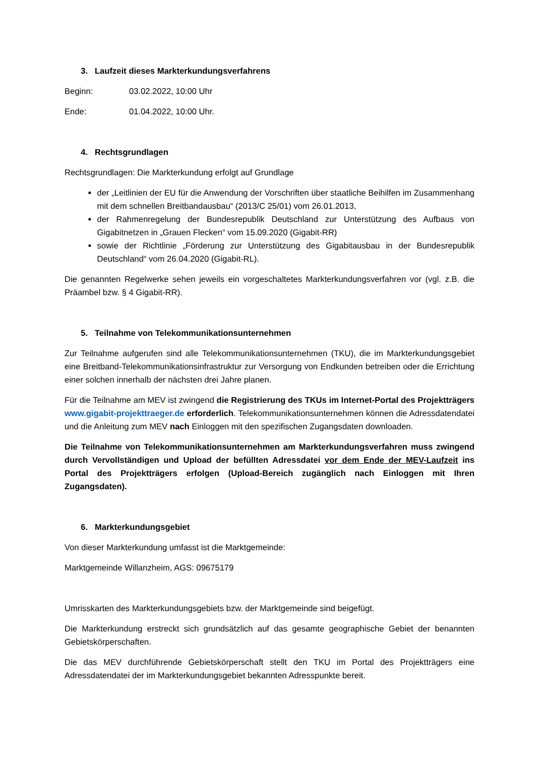3. Laufzeit dieses Markterkundungsverfahrens
Beginn: 03.02.2022, 10:00 Uhr
Ende: 01.04.2022, 10:00 Uhr.
4. Rechtsgrundlagen
Rechtsgrundlagen: Die Markterkundung erfolgt auf Grundlage
der „Leitlinien der EU für die Anwendung der Vorschriften über staatliche Beihilfen im Zusammenhang mit dem schnellen Breitbandausbau“ (2013/C 25/01) vom 26.01.2013,
der Rahmenregelung der Bundesrepublik Deutschland zur Unterstützung des Aufbaus von Gigabitnetzen in „Grauen Flecken“ vom 15.09.2020 (Gigabit-RR)
sowie der Richtlinie „Förderung zur Unterstützung des Gigabitausbau in der Bundesrepublik Deutschland“ vom 26.04.2020 (Gigabit-RL).
Die genannten Regelwerke sehen jeweils ein vorgeschaltetes Markterkundungsverfahren vor (vgl. z.B. die Präambel bzw. § 4 Gigabit-RR).
5. Teilnahme von Telekommunikationsunternehmen
Zur Teilnahme aufgerufen sind alle Telekommunikationsunternehmen (TKU), die im Markterkundungsgebiet eine Breitband-Telekommunikationsinfrastruktur zur Versorgung von Endkunden betreiben oder die Errichtung einer solchen innerhalb der nächsten drei Jahre planen.
Für die Teilnahme am MEV ist zwingend die Registrierung des TKUs im Internet-Portal des Projektträgers www.gigabit-projekttraeger.de erforderlich. Telekommunikationsunternehmen können die Adressdatendatei und die Anleitung zum MEV nach Einloggen mit den spezifischen Zugangsdaten downloaden.
Die Teilnahme von Telekommunikationsunternehmen am Markterkundungsverfahren muss zwingend durch Vervollständigen und Upload der befüllten Adressdatei vor dem Ende der MEV-Laufzeit ins Portal des Projektträgers erfolgen (Upload-Bereich zugänglich nach Einloggen mit Ihren Zugangsdaten).
6. Markterkundungsgebiet
Von dieser Markterkundung umfasst ist die Marktgemeinde:
Marktgemeinde Willanzheim, AGS: 09675179
Umrisskarten des Markterkundungsgebiets bzw. der Marktgemeinde sind beigefügt.
Die Markterkundung erstreckt sich grundsätzlich auf das gesamte geographische Gebiet der benannten Gebietskörperschaften.
Die das MEV durchführende Gebietskörperschaft stellt den TKU im Portal des Projektträgers eine Adressdatendatei der im Markterkundungsgebiet bekannten Adresspunkte bereit.